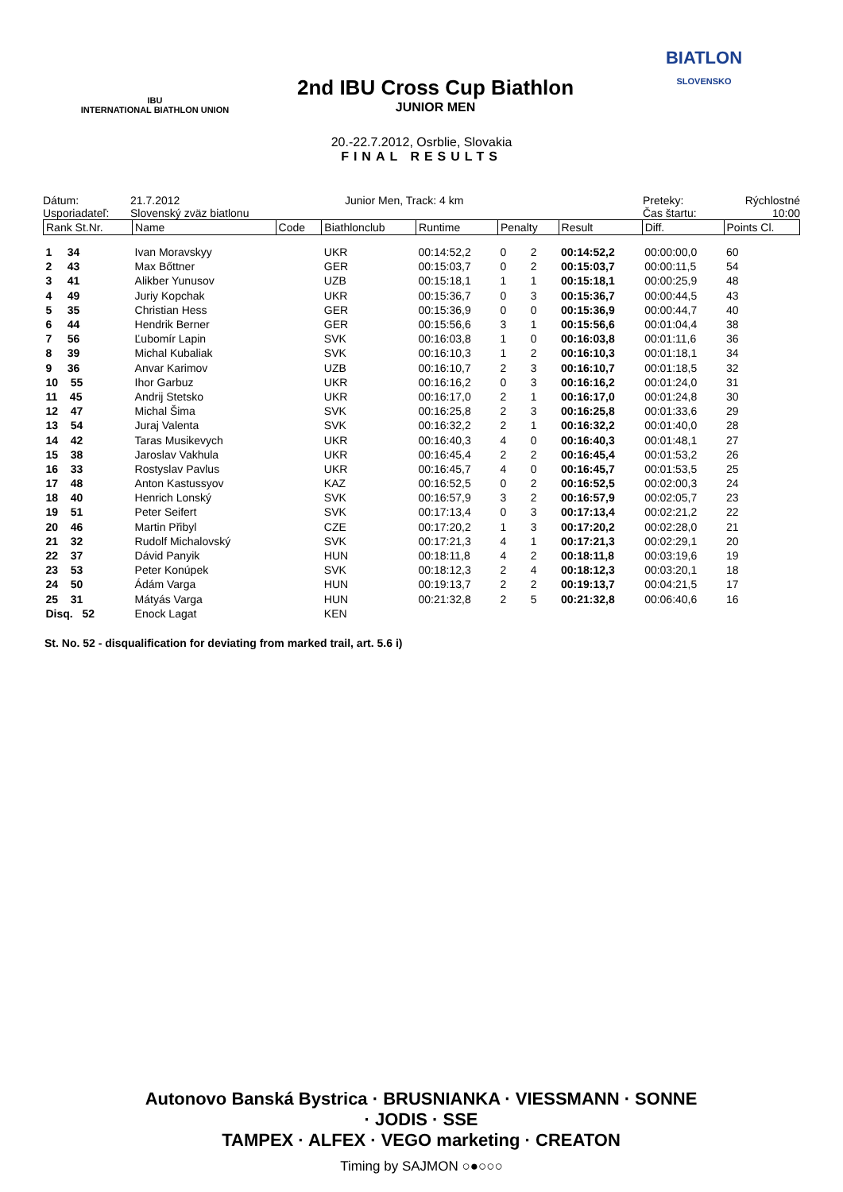IBU
INTERNATIONAL BIATHLON UNION
2nd IBU Cross Cup Biathlon
JUNIOR MEN
BIATLON
SLOVENSKO
20.-22.7.2012, Osrblie, Slovakia
FINAL RESULTS
Dátum:
21.7.2012
Junior Men, Track: 4 km
Preteky:
Rýchlostné
Usporiadateľ:
Slovenský zväz biatlonu
Čas štartu:
10:00
| Rank St.Nr. | Name | Code | Biathlonclub | Runtime | Penalty | | Result | Diff. | Points Cl. |
| --- | --- | --- | --- | --- | --- | --- | --- | --- | --- |
| 1 34 | Ivan Moravskyy | | UKR | 00:14:52,2 | 0 | 2 | 00:14:52,2 | 00:00:00,0 | 60 |
| 2 43 | Max Bőttner | | GER | 00:15:03,7 | 0 | 2 | 00:15:03,7 | 00:00:11,5 | 54 |
| 3 41 | Alikber Yunusov | | UZB | 00:15:18,1 | 1 | 1 | 00:15:18,1 | 00:00:25,9 | 48 |
| 4 49 | Juriy Kopchak | | UKR | 00:15:36,7 | 0 | 3 | 00:15:36,7 | 00:00:44,5 | 43 |
| 5 35 | Christian Hess | | GER | 00:15:36,9 | 0 | 0 | 00:15:36,9 | 00:00:44,7 | 40 |
| 6 44 | Hendrik Berner | | GER | 00:15:56,6 | 3 | 1 | 00:15:56,6 | 00:01:04,4 | 38 |
| 7 56 | Ľubomír Lapin | | SVK | 00:16:03,8 | 1 | 0 | 00:16:03,8 | 00:01:11,6 | 36 |
| 8 39 | Michal Kubaliak | | SVK | 00:16:10,3 | 1 | 2 | 00:16:10,3 | 00:01:18,1 | 34 |
| 9 36 | Anvar Karimov | | UZB | 00:16:10,7 | 2 | 3 | 00:16:10,7 | 00:01:18,5 | 32 |
| 10 55 | Ihor Garbuz | | UKR | 00:16:16,2 | 0 | 3 | 00:16:16,2 | 00:01:24,0 | 31 |
| 11 45 | Andrij Stetsko | | UKR | 00:16:17,0 | 2 | 1 | 00:16:17,0 | 00:01:24,8 | 30 |
| 12 47 | Michal Šima | | SVK | 00:16:25,8 | 2 | 3 | 00:16:25,8 | 00:01:33,6 | 29 |
| 13 54 | Juraj Valenta | | SVK | 00:16:32,2 | 2 | 1 | 00:16:32,2 | 00:01:40,0 | 28 |
| 14 42 | Taras Musikevych | | UKR | 00:16:40,3 | 4 | 0 | 00:16:40,3 | 00:01:48,1 | 27 |
| 15 38 | Jaroslav Vakhula | | UKR | 00:16:45,4 | 2 | 2 | 00:16:45,4 | 00:01:53,2 | 26 |
| 16 33 | Rostyslav Pavlus | | UKR | 00:16:45,7 | 4 | 0 | 00:16:45,7 | 00:01:53,5 | 25 |
| 17 48 | Anton Kastussyov | | KAZ | 00:16:52,5 | 0 | 2 | 00:16:52,5 | 00:02:00,3 | 24 |
| 18 40 | Henrich Lonský | | SVK | 00:16:57,9 | 3 | 2 | 00:16:57,9 | 00:02:05,7 | 23 |
| 19 51 | Peter Seifert | | SVK | 00:17:13,4 | 0 | 3 | 00:17:13,4 | 00:02:21,2 | 22 |
| 20 46 | Martin Přibyl | | CZE | 00:17:20,2 | 1 | 3 | 00:17:20,2 | 00:02:28,0 | 21 |
| 21 32 | Rudolf Michalovský | | SVK | 00:17:21,3 | 4 | 1 | 00:17:21,3 | 00:02:29,1 | 20 |
| 22 37 | Dávid Panyik | | HUN | 00:18:11,8 | 4 | 2 | 00:18:11,8 | 00:03:19,6 | 19 |
| 23 53 | Peter Konúpek | | SVK | 00:18:12,3 | 2 | 4 | 00:18:12,3 | 00:03:20,1 | 18 |
| 24 50 | Ádám Varga | | HUN | 00:19:13,7 | 2 | 2 | 00:19:13,7 | 00:04:21,5 | 17 |
| 25 31 | Mátyás Varga | | HUN | 00:21:32,8 | 2 | 5 | 00:21:32,8 | 00:06:40,6 | 16 |
| Disq. 52 | Enock Lagat | | KEN | | | | | | |
St. No. 52 - disqualification for deviating from marked trail, art. 5.6 i)
Autonovo Banská Bystrica · BRUSNIANKA · VIESSMANN · SONNE · JODIS · SSE
TAMPEX · ALFEX · VEGO marketing · CREATON
Timing by SAJMON ○●○○○